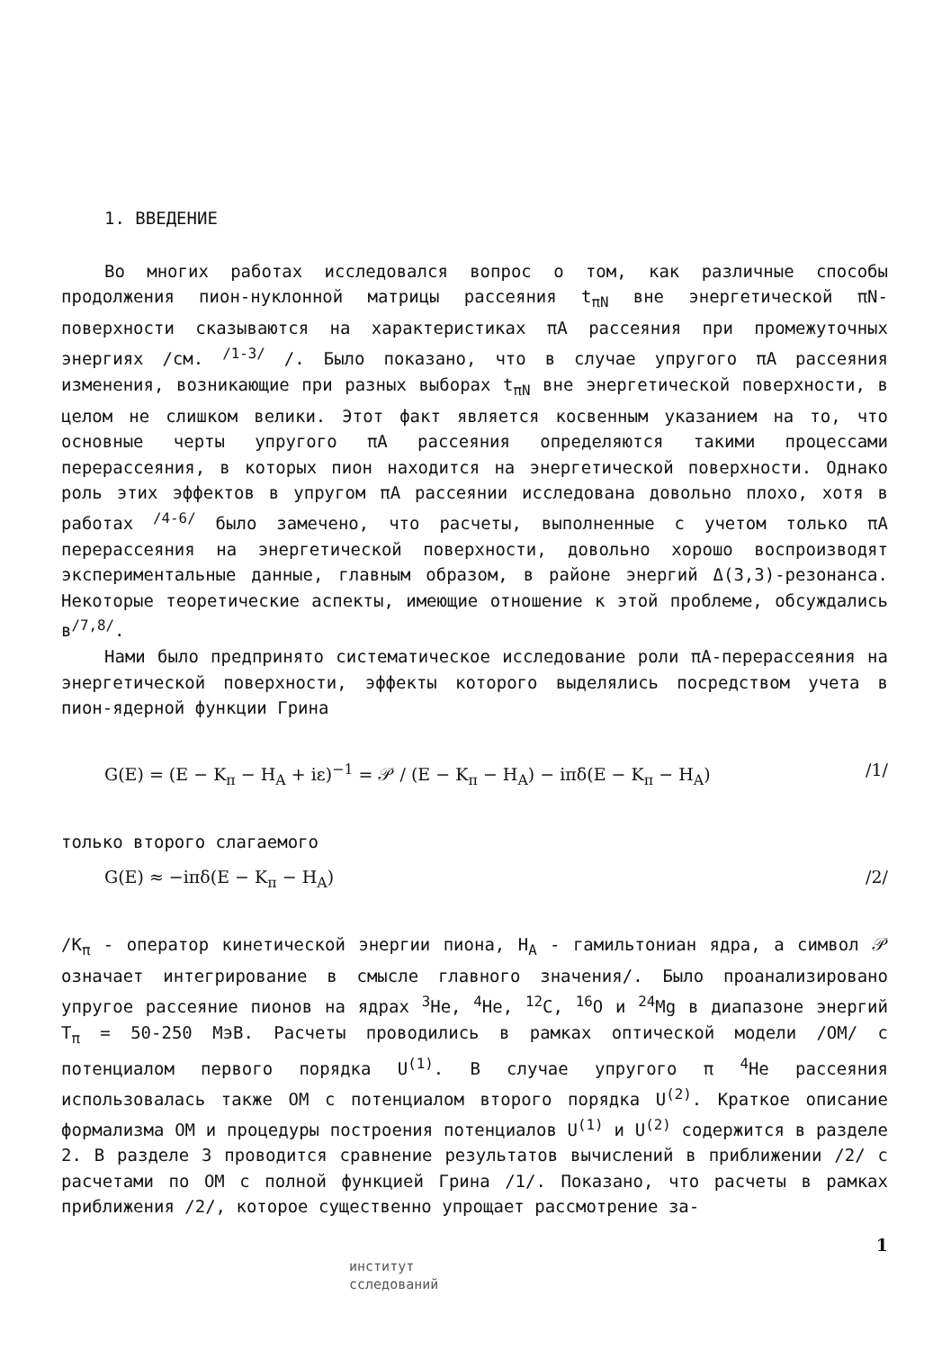1. ВВЕДЕНИЕ
Во многих работах исследовался вопрос о том, как различные способы продолжения пион-нуклонной матрицы рассеяния t<sub>πN</sub> вне энергетической πN-поверхности сказываются на характеристиках πA рассеяния при промежуточных энергиях /см. <sup>/1-3/</sup> /. Было показано, что в случае упругого πA рассеяния изменения, возникающие при разных выборах t<sub>πN</sub> вне энергетической поверхности, в целом не слишком велики. Этот факт является косвенным указанием на то, что основные черты упругого πA рассеяния определяются такими процессами перерассеяния, в которых пион находится на энергетической поверхности. Однако роль этих эффектов в упругом πA рассеянии исследована довольно плохо, хотя в работах <sup>/4-6/</sup> было замечено, что расчеты, выполненные с учетом только πA перерассеяния на энергетической поверхности, довольно хорошо воспроизводят экспериментальные данные, главным образом, в районе энергий Δ(3,3)-резонанса. Некоторые теоретические аспекты, имеющие отношение к этой проблеме, обсуждались в<sup>/7,8/</sup>.
Нами было предпринято систематическое исследование роли πA-перерассеяния на энергетической поверхности, эффекты которого выделялись посредством учета в пион-ядерной функции Грина
G(E) = (E − K<sub>π</sub> − H<sub>A</sub> + iε)<sup>−1</sup> = 𝒫 / (E − K<sub>π</sub> − H<sub>A</sub>) − iπδ(E − K<sub>π</sub> − H<sub>A</sub>) /1/
только второго слагаемого
G(E) ≈ −iπδ(E − K<sub>π</sub> − H<sub>A</sub>) /2/
/K<sub>π</sub> - оператор кинетической энергии пиона, H<sub>A</sub> - гамильтониан ядра, а символ 𝒫 означает интегрирование в смысле главного значения/. Было проанализировано упругое рассеяние пионов на ядрах <sup>3</sup>He, <sup>4</sup>He, <sup>12</sup>C, <sup>16</sup>O и <sup>24</sup>Mg в диапазоне энергий T<sub>π</sub> = 50-250 МэВ. Расчеты проводились в рамках оптической модели /ОМ/ с потенциалом первого порядка U<sup>(1)</sup>. В случае упругого π <sup>4</sup>He рассеяния использовалась также ОМ с потенциалом второго порядка U<sup>(2)</sup>. Краткое описание формализма ОМ и процедуры построения потенциалов U<sup>(1)</sup> и U<sup>(2)</sup> содержится в разделе 2. В разделе 3 проводится сравнение результатов вычислений в приближении /2/ с расчетами по ОМ с полной функцией Грина /1/. Показано, что расчеты в рамках приближения /2/, которое существенно упрощает рассмотрение за-
1
институт
сследований